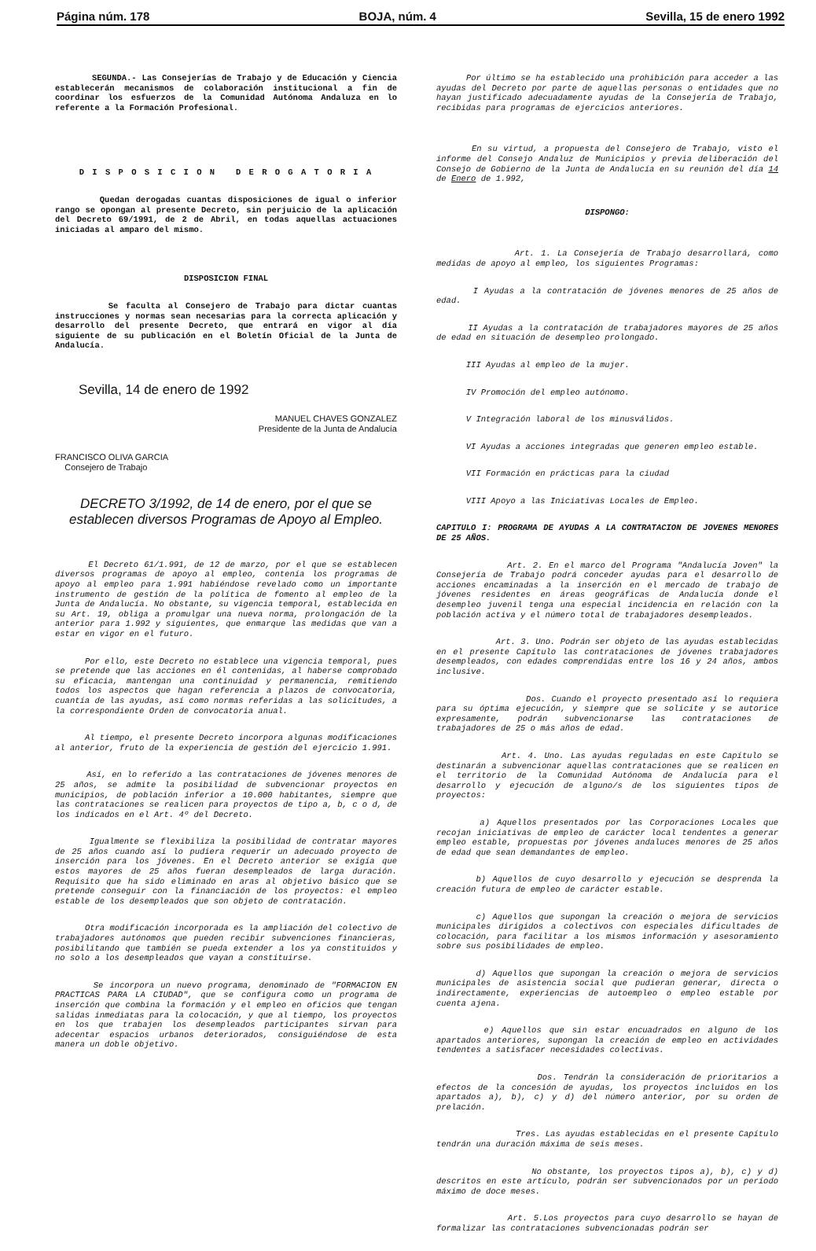Página núm. 178 BOJA, núm. 4 Sevilla, 15 de enero 1992
SEGUNDA.- Las Consejerías de Trabajo y de Educación y Ciencia establecerán mecanismos de colaboración institucional a fin de coordinar los esfuerzos de la Comunidad Autónoma Andaluza en lo referente a la Formación Profesional.
D I S P O S I C I O N D E R O G A T O R I A
Quedan derogadas cuantas disposiciones de igual o inferior rango se opongan al presente Decreto, sin perjuicio de la aplicación del Decreto 69/1991, de 2 de Abril, en todas aquellas actuaciones iniciadas al amparo del mismo.
DISPOSICION FINAL
Se faculta al Consejero de Trabajo para dictar cuantas instrucciones y normas sean necesarias para la correcta aplicación y desarrollo del presente Decreto, que entrará en vigor al día siguiente de su publicación en el Boletín Oficial de la Junta de Andalucía.
Sevilla, 14 de enero de 1992
MANUEL CHAVES GONZALEZ
Presidente de la Junta de Andalucía
FRANCISCO OLIVA GARCIA
Consejero de Trabajo
DECRETO 3/1992, de 14 de enero, por el que se establecen diversos Programas de Apoyo al Empleo.
El Decreto 61/1.991, de 12 de marzo, por el que se establecen diversos programas de apoyo al empleo, contenía los programas de apoyo al empleo para 1.991 habiéndose revelado como un importante instrumento de gestión de la política de fomento al empleo de la Junta de Andalucía. No obstante, su vigencia temporal, establecida en su Art. 19, obliga a promulgar una nueva norma, prolongación de la anterior para 1.992 y siguientes, que enmarque las medidas que van a estar en vigor en el futuro.
Por ello, este Decreto no establece una vigencia temporal, pues se pretende que las acciones en él contenidas, al haberse comprobado su eficacia, mantengan una continuidad y permanencia, remitiendo todos los aspectos que hagan referencia a plazos de convocatoria, cuantía de las ayudas, así como normas referidas a las solicitudes, a la correspondiente Orden de convocatoria anual.
Al tiempo, el presente Decreto incorpora algunas modificaciones al anterior, fruto de la experiencia de gestión del ejercicio 1.991.
Así, en lo referido a las contrataciones de jóvenes menores de 25 años, se admite la posibilidad de subvencionar proyectos en municipios, de población inferior a 10.000 habitantes, siempre que las contrataciones se realicen para proyectos de tipo a, b, c o d, de los indicados en el Art. 4º del Decreto.
Igualmente se flexibiliza la posibilidad de contratar mayores de 25 años cuando así lo pudiera requerir un adecuado proyecto de inserción para los jóvenes. En el Decreto anterior se exigía que estos mayores de 25 años fueran desempleados de larga duración. Requisito que ha sido eliminado en aras al objetivo básico que se pretende conseguir con la financiación de los proyectos: el empleo estable de los desempleados que son objeto de contratación.
Otra modificación incorporada es la ampliación del colectivo de trabajadores autónomos que pueden recibir subvenciones financieras, posibilitando que también se pueda extender a los ya constituidos y no solo a los desempleados que vayan a constituirse.
Se incorpora un nuevo programa, denominado de "FORMACION EN PRACTICAS PARA LA CIUDAD", que se configura como un programa de inserción que combina la formación y el empleo en oficios que tengan salidas inmediatas para la colocación, y que al tiempo, los proyectos en los que trabajen los desempleados participantes sirvan para adecentar espacios urbanos deteriorados, consiguiéndose de esta manera un doble objetivo.
Por último se ha establecido una prohibición para acceder a las ayudas del Decreto por parte de aquellas personas o entidades que no hayan justificado adecuadamente ayudas de la Consejería de Trabajo, recibidas para programas de ejercicios anteriores.
En su virtud, a propuesta del Consejero de Trabajo, visto el informe del Consejo Andaluz de Municipios y previa deliberación del Consejo de Gobierno de la Junta de Andalucía en su reunión del día 14 de Enero de 1.992,
DISPONGO:
Art. 1. La Consejería de Trabajo desarrollará, como medidas de apoyo al empleo, los siguientes Programas:
I Ayudas a la contratación de jóvenes menores de 25 años de edad.
II Ayudas a la contratación de trabajadores mayores de 25 años de edad en situación de desempleo prolongado.
III Ayudas al empleo de la mujer.
IV Promoción del empleo autónomo.
V Integración laboral de los minusválidos.
VI Ayudas a acciones integradas que generen empleo estable.
VII Formación en prácticas para la ciudad
VIII Apoyo a las Iniciativas Locales de Empleo.
CAPITULO I: PROGRAMA DE AYUDAS A LA CONTRATACION DE JOVENES MENORES DE 25 AÑOS.
Art. 2. En el marco del Programa "Andalucía Joven" la Consejería de Trabajo podrá conceder ayudas para el desarrollo de acciones encaminadas a la inserción en el mercado de trabajo de jóvenes residentes en áreas geográficas de Andalucía donde el desempleo juvenil tenga una especial incidencia en relación con la población activa y el número total de trabajadores desempleados.
Art. 3. Uno. Podrán ser objeto de las ayudas establecidas en el presente Capítulo las contrataciones de jóvenes trabajadores desempleados, con edades comprendidas entre los 16 y 24 años, ambos inclusive.
Dos. Cuando el proyecto presentado así lo requiera para su óptima ejecución, y siempre que se solicite y se autorice expresamente, podrán subvencionarse las contrataciones de trabajadores de 25 o más años de edad.
Art. 4. Uno. Las ayudas reguladas en este Capítulo se destinarán a subvencionar aquellas contrataciones que se realicen en el territorio de la Comunidad Autónoma de Andalucía para el desarrollo y ejecución de alguno/s de los siguientes tipos de proyectos:
a) Aquellos presentados por las Corporaciones Locales que recojan iniciativas de empleo de carácter local tendentes a generar empleo estable, propuestas por jóvenes andaluces menores de 25 años de edad que sean demandantes de empleo.
b) Aquellos de cuyo desarrollo y ejecución se desprenda la creación futura de empleo de carácter estable.
c) Aquellos que supongan la creación o mejora de servicios municipales dirigidos a colectivos con especiales dificultades de colocación, para facilitar a los mismos información y asesoramiento sobre sus posibilidades de empleo.
d) Aquellos que supongan la creación o mejora de servicios municipales de asistencia social que pudieran generar, directa o indirectamente, experiencias de autoempleo o empleo estable por cuenta ajena.
e) Aquellos que sin estar encuadrados en alguno de los apartados anteriores, supongan la creación de empleo en actividades tendentes a satisfacer necesidades colectivas.
Dos. Tendrán la consideración de prioritarios a efectos de la concesión de ayudas, los proyectos incluidos en los apartados a), b), c) y d) del número anterior, por su orden de prelación.
Tres. Las ayudas establecidas en el presente Capítulo tendrán una duración máxima de seis meses.
No obstante, los proyectos tipos a), b), c) y d) descritos en este artículo, podrán ser subvencionados por un período máximo de doce meses.
Art. 5.Los proyectos para cuyo desarrollo se hayan de formalizar las contrataciones subvencionadas podrán ser